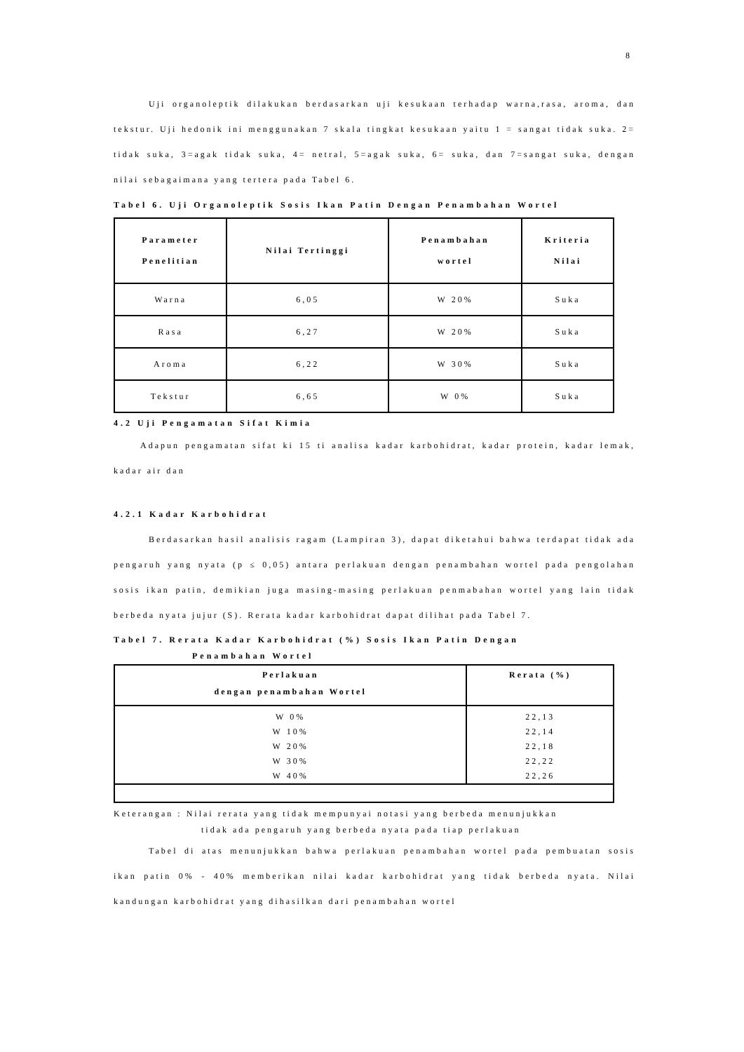8
Uji organoleptik dilakukan berdasarkan uji kesukaan terhadap warna,rasa, aroma, dan tekstur. Uji hedonik ini menggunakan 7 skala tingkat kesukaan yaitu 1 = sangat tidak suka. 2= tidak suka, 3=agak tidak suka, 4= netral, 5=agak suka, 6= suka, dan 7=sangat suka, dengan nilai sebagaimana yang tertera pada Tabel 6.
Tabel 6. Uji Organoleptik Sosis Ikan Patin Dengan Penambahan Wortel
| Parameter Penelitian | Nilai Tertinggi | Penambahan wortel | Kriteria Nilai |
| --- | --- | --- | --- |
| Warna | 6,05 | W 20% | Suka |
| Rasa | 6,27 | W 20% | Suka |
| Aroma | 6,22 | W 30% | Suka |
| Tekstur | 6,65 | W 0% | Suka |
4.2 Uji Pengamatan Sifat Kimia
Adapun pengamatan sifat ki 15 ti analisa kadar karbohidrat, kadar protein, kadar lemak, kadar air dan
4.2.1 Kadar Karbohidrat
Berdasarkan hasil analisis ragam (Lampiran 3), dapat diketahui bahwa terdapat tidak ada pengaruh yang nyata (p ≤ 0,05) antara perlakuan dengan penambahan wortel pada pengolahan sosis ikan patin, demikian juga masing-masing perlakuan penmabahan wortel yang lain tidak berbeda nyata jujur (S). Rerata kadar karbohidrat dapat dilihat pada Tabel 7.
Tabel 7. Rerata Kadar Karbohidrat (%) Sosis Ikan Patin Dengan
Penambahan Wortel
| Perlakuan dengan penambahan Wortel | Rerata (%) |
| --- | --- |
| W 0% | 22,13 |
| W 10% | 22,14 |
| W 20% | 22,18 |
| W 30% | 22,22 |
| W 40% | 22,26 |
Keterangan : Nilai rerata yang tidak mempunyai notasi yang berbeda menunjukkan
tidak ada pengaruh yang berbeda nyata pada tiap perlakuan
Tabel di atas menunjukkan bahwa perlakuan penambahan wortel pada pembuatan sosis ikan patin 0% - 40% memberikan nilai kadar karbohidrat yang tidak berbeda nyata. Nilai kandungan karbohidrat yang dihasilkan dari penambahan wortel